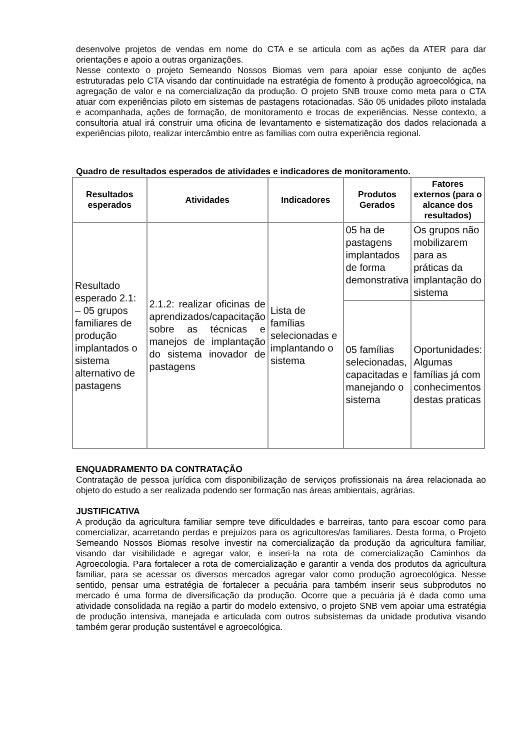desenvolve projetos de vendas em nome do CTA e se articula com as ações da ATER para dar orientações e apoio a outras organizações.
Nesse contexto o projeto Semeando Nossos Biomas vem para apoiar esse conjunto de ações estruturadas pelo CTA visando dar continuidade na estratégia de fomento à produção agroecológica, na agregação de valor e na comercialização da produção. O projeto SNB trouxe como meta para o CTA atuar com experiências piloto em sistemas de pastagens rotacionadas. São 05 unidades piloto instalada e acompanhada, ações de formação, de monitoramento e trocas de experiências. Nesse contexto, a consultoria atual irá construir uma oficina de levantamento e sistematização dos dados relacionada a experiências piloto, realizar intercâmbio entre as famílias com outra experiência regional.
Quadro de resultados esperados de atividades e indicadores de monitoramento.
| Resultados esperados | Atividades | Indicadores | Produtos Gerados | Fatores externos (para o alcance dos resultados) |
| --- | --- | --- | --- | --- |
| Resultado esperado 2.1: – 05 grupos familiares de produção implantados o sistema alternativo de pastagens | 2.1.2: realizar oficinas de aprendizados/capacitação sobre as técnicas e manejos de implantação do sistema inovador de pastagens | Lista de famílias selecionadas e implantando o sistema | 05 ha de pastagens implantados de forma demonstrativa | Os grupos não mobilizarem para as práticas da implantação do sistema |
| | | | 05 famílias selecionadas, capacitadas e manejando o sistema | Oportunidades: Algumas famílias já com conhecimentos destas praticas |
ENQUADRAMENTO DA CONTRATAÇÃO
Contratação de pessoa jurídica com disponibilização de serviços profissionais na área relacionada ao objeto do estudo a ser realizada podendo ser formação nas áreas ambientais, agrárias.
JUSTIFICATIVA
A produção da agricultura familiar sempre teve dificuldades e barreiras, tanto para escoar como para comercializar, acarretando perdas e prejuízos para os agricultores/as familiares. Desta forma, o Projeto Semeando Nossos Biomas resolve investir na comercialização da produção da agricultura familiar, visando dar visibilidade e agregar valor, e inseri-la na rota de comercialização Caminhos da Agroecologia. Para fortalecer a rota de comercialização e garantir a venda dos produtos da agricultura familiar, para se acessar os diversos mercados agregar valor como produção agroecológica. Nesse sentido, pensar uma estratégia de fortalecer a pecuária para também inserir seus subprodutos no mercado é uma forma de diversificação da produção. Ocorre que a pecuária já é dada como uma atividade consolidada na região a partir do modelo extensivo, o projeto SNB vem apoiar uma estratégia de produção intensiva, manejada e articulada com outros subsistemas da unidade produtiva visando também gerar produção sustentável e agroecológica.